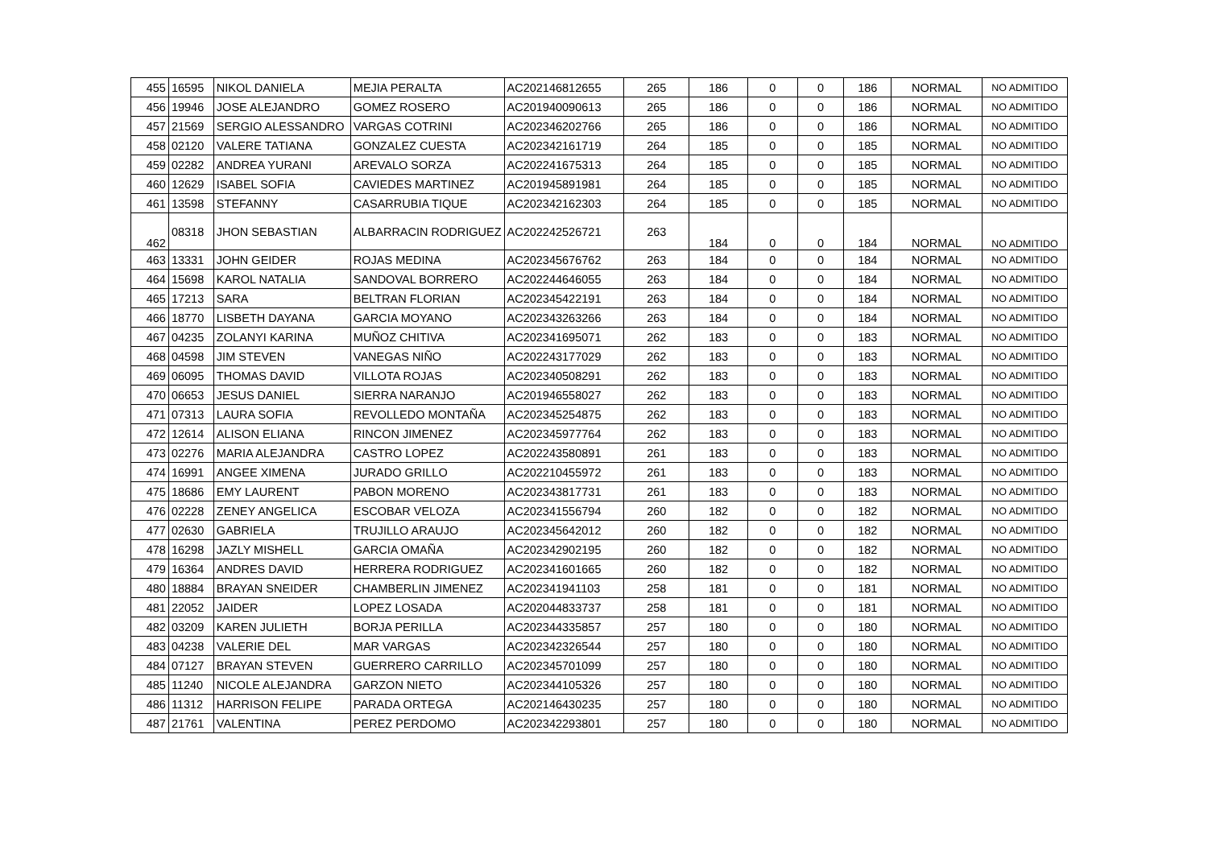| 455 | 16595 | NIKOL DANIELA | MEJIA PERALTA | AC202146812655 | 265 | 186 | 0 | 0 | 186 | NORMAL | NO ADMITIDO |
| 456 | 19946 | JOSE ALEJANDRO | GOMEZ ROSERO | AC201940090613 | 265 | 186 | 0 | 0 | 186 | NORMAL | NO ADMITIDO |
| 457 | 21569 | SERGIO ALESSANDRO | VARGAS COTRINI | AC202346202766 | 265 | 186 | 0 | 0 | 186 | NORMAL | NO ADMITIDO |
| 458 | 02120 | VALERE TATIANA | GONZALEZ CUESTA | AC202342161719 | 264 | 185 | 0 | 0 | 185 | NORMAL | NO ADMITIDO |
| 459 | 02282 | ANDREA YURANI | AREVALO SORZA | AC202241675313 | 264 | 185 | 0 | 0 | 185 | NORMAL | NO ADMITIDO |
| 460 | 12629 | ISABEL SOFIA | CAVIEDES MARTINEZ | AC201945891981 | 264 | 185 | 0 | 0 | 185 | NORMAL | NO ADMITIDO |
| 461 | 13598 | STEFANNY | CASARRUBIA TIQUE | AC202342162303 | 264 | 185 | 0 | 0 | 185 | NORMAL | NO ADMITIDO |
| 462 | 08318 | JHON SEBASTIAN | ALBARRACIN RODRIGUEZ | AC202242526721 | 263 | 184 | 0 | 0 | 184 | NORMAL | NO ADMITIDO |
| 463 | 13331 | JOHN GEIDER | ROJAS MEDINA | AC202345676762 | 263 | 184 | 0 | 0 | 184 | NORMAL | NO ADMITIDO |
| 464 | 15698 | KAROL NATALIA | SANDOVAL BORRERO | AC202244646055 | 263 | 184 | 0 | 0 | 184 | NORMAL | NO ADMITIDO |
| 465 | 17213 | SARA | BELTRAN FLORIAN | AC202345422191 | 263 | 184 | 0 | 0 | 184 | NORMAL | NO ADMITIDO |
| 466 | 18770 | LISBETH DAYANA | GARCIA MOYANO | AC202343263266 | 263 | 184 | 0 | 0 | 184 | NORMAL | NO ADMITIDO |
| 467 | 04235 | ZOLANYI KARINA | MUÑOZ CHITIVA | AC202341695071 | 262 | 183 | 0 | 0 | 183 | NORMAL | NO ADMITIDO |
| 468 | 04598 | JIM STEVEN | VANEGAS NIÑO | AC202243177029 | 262 | 183 | 0 | 0 | 183 | NORMAL | NO ADMITIDO |
| 469 | 06095 | THOMAS DAVID | VILLOTA ROJAS | AC202340508291 | 262 | 183 | 0 | 0 | 183 | NORMAL | NO ADMITIDO |
| 470 | 06653 | JESUS DANIEL | SIERRA NARANJO | AC201946558027 | 262 | 183 | 0 | 0 | 183 | NORMAL | NO ADMITIDO |
| 471 | 07313 | LAURA SOFIA | REVOLLEDO MONTAÑA | AC202345254875 | 262 | 183 | 0 | 0 | 183 | NORMAL | NO ADMITIDO |
| 472 | 12614 | ALISON ELIANA | RINCON JIMENEZ | AC202345977764 | 262 | 183 | 0 | 0 | 183 | NORMAL | NO ADMITIDO |
| 473 | 02276 | MARIA ALEJANDRA | CASTRO LOPEZ | AC202243580891 | 261 | 183 | 0 | 0 | 183 | NORMAL | NO ADMITIDO |
| 474 | 16991 | ANGEE XIMENA | JURADO GRILLO | AC202210455972 | 261 | 183 | 0 | 0 | 183 | NORMAL | NO ADMITIDO |
| 475 | 18686 | EMY LAURENT | PABON MORENO | AC202343817731 | 261 | 183 | 0 | 0 | 183 | NORMAL | NO ADMITIDO |
| 476 | 02228 | ZENEY ANGELICA | ESCOBAR VELOZA | AC202341556794 | 260 | 182 | 0 | 0 | 182 | NORMAL | NO ADMITIDO |
| 477 | 02630 | GABRIELA | TRUJILLO ARAUJO | AC202345642012 | 260 | 182 | 0 | 0 | 182 | NORMAL | NO ADMITIDO |
| 478 | 16298 | JAZLY MISHELL | GARCIA OMAÑA | AC202342902195 | 260 | 182 | 0 | 0 | 182 | NORMAL | NO ADMITIDO |
| 479 | 16364 | ANDRES DAVID | HERRERA RODRIGUEZ | AC202341601665 | 260 | 182 | 0 | 0 | 182 | NORMAL | NO ADMITIDO |
| 480 | 18884 | BRAYAN SNEIDER | CHAMBERLIN JIMENEZ | AC202341941103 | 258 | 181 | 0 | 0 | 181 | NORMAL | NO ADMITIDO |
| 481 | 22052 | JAIDER | LOPEZ LOSADA | AC202044833737 | 258 | 181 | 0 | 0 | 181 | NORMAL | NO ADMITIDO |
| 482 | 03209 | KAREN JULIETH | BORJA PERILLA | AC202344335857 | 257 | 180 | 0 | 0 | 180 | NORMAL | NO ADMITIDO |
| 483 | 04238 | VALERIE DEL | MAR VARGAS | AC202342326544 | 257 | 180 | 0 | 0 | 180 | NORMAL | NO ADMITIDO |
| 484 | 07127 | BRAYAN STEVEN | GUERRERO CARRILLO | AC202345701099 | 257 | 180 | 0 | 0 | 180 | NORMAL | NO ADMITIDO |
| 485 | 11240 | NICOLE ALEJANDRA | GARZON NIETO | AC202344105326 | 257 | 180 | 0 | 0 | 180 | NORMAL | NO ADMITIDO |
| 486 | 11312 | HARRISON FELIPE | PARADA ORTEGA | AC202146430235 | 257 | 180 | 0 | 0 | 180 | NORMAL | NO ADMITIDO |
| 487 | 21761 | VALENTINA | PEREZ PERDOMO | AC202342293801 | 257 | 180 | 0 | 0 | 180 | NORMAL | NO ADMITIDO |